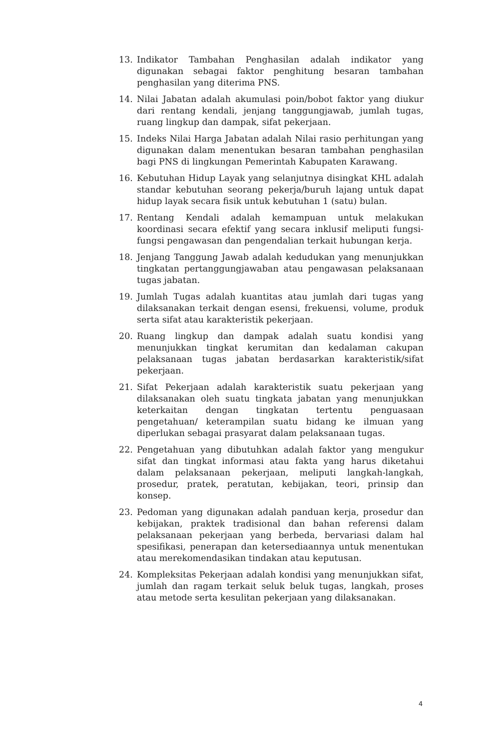13. Indikator Tambahan Penghasilan adalah indikator yang digunakan sebagai faktor penghitung besaran tambahan penghasilan yang diterima PNS.
14. Nilai Jabatan adalah akumulasi poin/bobot faktor yang diukur dari rentang kendali, jenjang tanggungjawab, jumlah tugas, ruang lingkup dan dampak, sifat pekerjaan.
15. Indeks Nilai Harga Jabatan adalah Nilai rasio perhitungan yang digunakan dalam menentukan besaran tambahan penghasilan bagi PNS di lingkungan Pemerintah Kabupaten Karawang.
16. Kebutuhan Hidup Layak yang selanjutnya disingkat KHL adalah standar kebutuhan seorang pekerja/buruh lajang untuk dapat hidup layak secara fisik untuk kebutuhan 1 (satu) bulan.
17. Rentang Kendali adalah kemampuan untuk melakukan koordinasi secara efektif yang secara inklusif meliputi fungsi-fungsi pengawasan dan pengendalian terkait hubungan kerja.
18. Jenjang Tanggung Jawab adalah kedudukan yang menunjukkan tingkatan pertanggungjawaban atau pengawasan pelaksanaan tugas jabatan.
19. Jumlah Tugas adalah kuantitas atau jumlah dari tugas yang dilaksanakan terkait dengan esensi, frekuensi, volume, produk serta sifat atau karakteristik pekerjaan.
20. Ruang lingkup dan dampak adalah suatu kondisi yang menunjukkan tingkat kerumitan dan kedalaman cakupan pelaksanaan tugas jabatan berdasarkan karakteristik/sifat pekerjaan.
21. Sifat Pekerjaan adalah karakteristik suatu pekerjaan yang dilaksanakan oleh suatu tingkata jabatan yang menunjukkan keterkaitan dengan tingkatan tertentu penguasaan pengetahuan/ keterampilan suatu bidang ke ilmuan yang diperlukan sebagai prasyarat dalam pelaksanaan tugas.
22. Pengetahuan yang dibutuhkan adalah faktor yang mengukur sifat dan tingkat informasi atau fakta yang harus diketahui dalam pelaksanaan pekerjaan, meliputi langkah-langkah, prosedur, pratek, peratutan, kebijakan, teori, prinsip dan konsep.
23. Pedoman yang digunakan adalah panduan kerja, prosedur dan kebijakan, praktek tradisional dan bahan referensi dalam pelaksanaan pekerjaan yang berbeda, bervariasi dalam hal spesifikasi, penerapan dan ketersediaannya untuk menentukan atau merekomendasikan tindakan atau keputusan.
24. Kompleksitas Pekerjaan adalah kondisi yang menunjukkan sifat, jumlah dan ragam terkait seluk beluk tugas, langkah, proses atau metode serta kesulitan pekerjaan yang dilaksanakan.
4